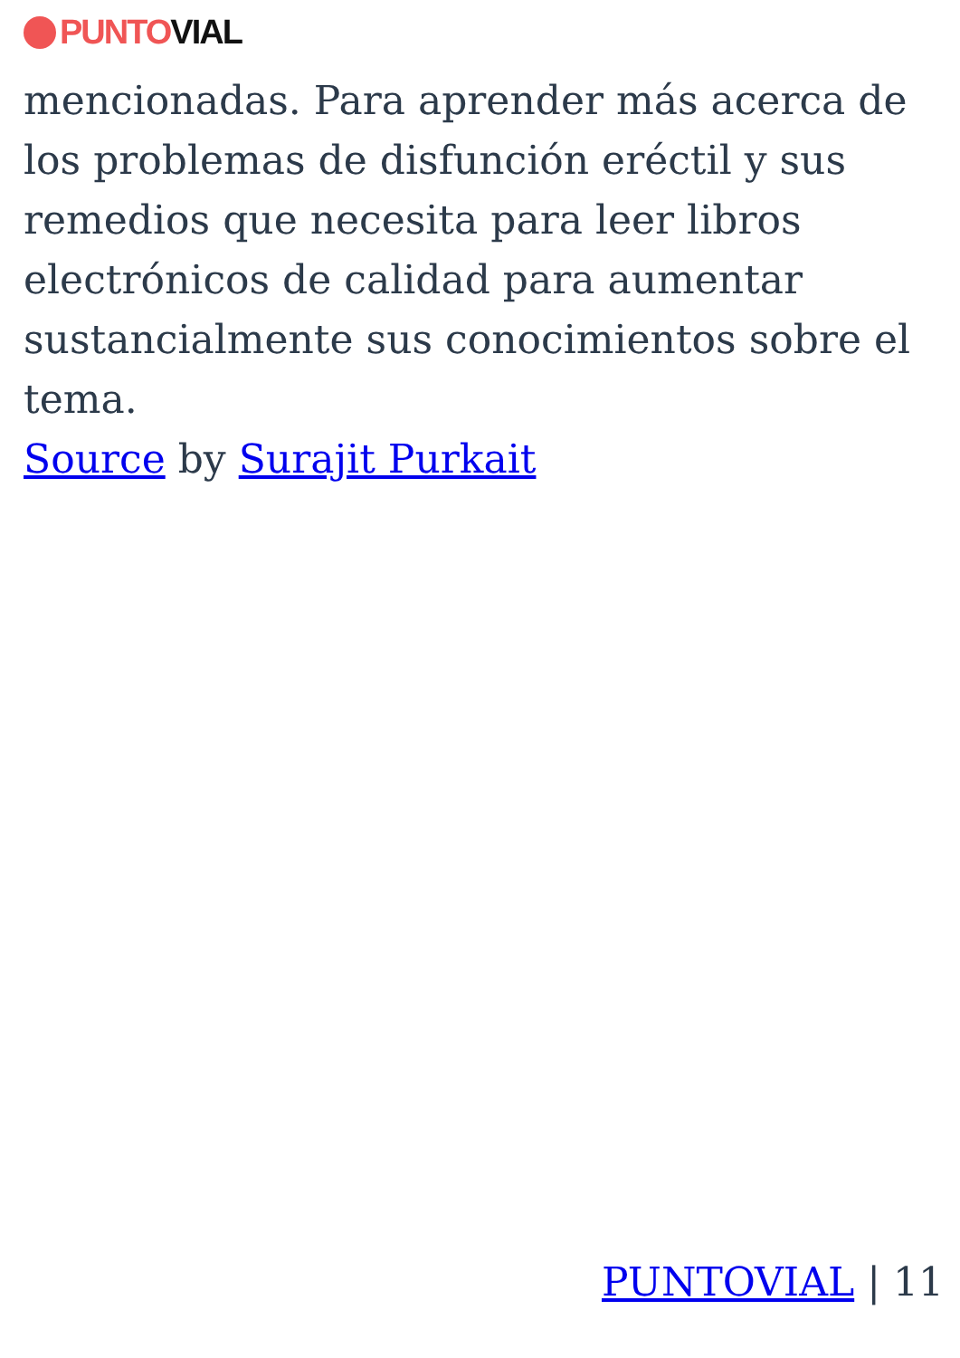PUNTO VIAL
mencionadas. Para aprender más acerca de los problemas de disfunción eréctil y sus remedios que necesita para leer libros electrónicos de calidad para aumentar sustancialmente sus conocimientos sobre el tema.
Source by Surajit Purkait
PUNTOVIAL | 11